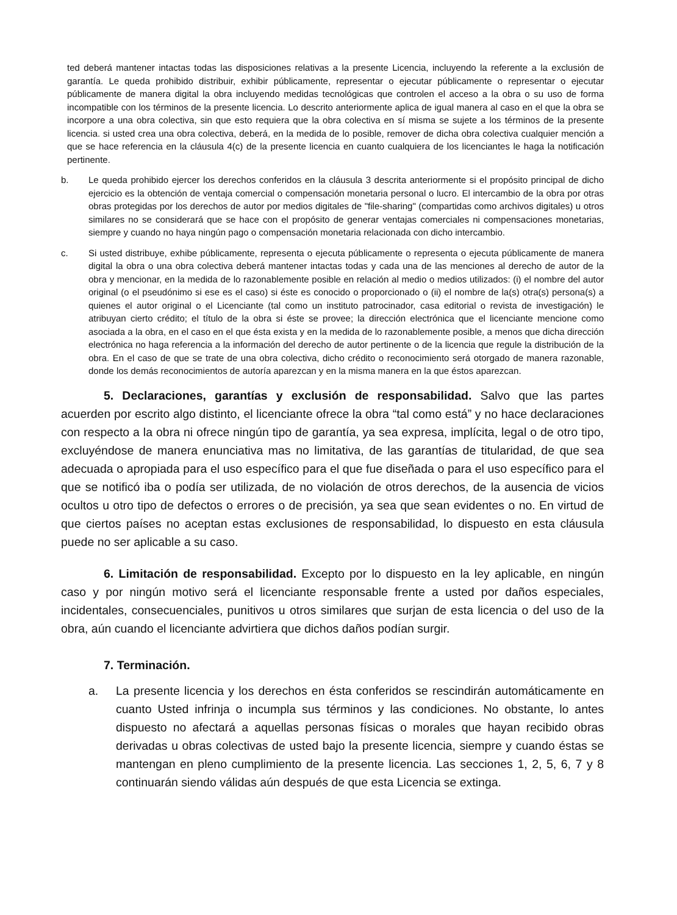ted deberá mantener intactas todas las disposiciones relativas a la presente Licencia, incluyendo la referente a la exclusión de garantía. Le queda prohibido distribuir, exhibir públicamente, representar o ejecutar públicamente o representar o ejecutar públicamente de manera digital la obra incluyendo medidas tecnológicas que controlen el acceso a la obra o su uso de forma incompatible con los términos de la presente licencia. Lo descrito anteriormente aplica de igual manera al caso en el que la obra se incorpore a una obra colectiva, sin que esto requiera que la obra colectiva en sí misma se sujete a los términos de la presente licencia. si usted crea una obra colectiva, deberá, en la medida de lo posible, remover de dicha obra colectiva cualquier mención a que se hace referencia en la cláusula 4(c) de la presente licencia en cuanto cualquiera de los licenciantes le haga la notificación pertinente.
b. Le queda prohibido ejercer los derechos conferidos en la cláusula 3 descrita anteriormente si el propósito principal de dicho ejercicio es la obtención de ventaja comercial o compensación monetaria personal o lucro. El intercambio de la obra por otras obras protegidas por los derechos de autor por medios digitales de "file-sharing" (compartidas como archivos digitales) u otros similares no se considerará que se hace con el propósito de generar ventajas comerciales ni compensaciones monetarias, siempre y cuando no haya ningún pago o compensación monetaria relacionada con dicho intercambio.
c. Si usted distribuye, exhibe públicamente, representa o ejecuta públicamente o representa o ejecuta públicamente de manera digital la obra o una obra colectiva deberá mantener intactas todas y cada una de las menciones al derecho de autor de la obra y mencionar, en la medida de lo razonablemente posible en relación al medio o medios utilizados: (i) el nombre del autor original (o el pseudónimo si ese es el caso) si éste es conocido o proporcionado o (ii) el nombre de la(s) otra(s) persona(s) a quienes el autor original o el Licenciante (tal como un instituto patrocinador, casa editorial o revista de investigación) le atribuyan cierto crédito; el título de la obra si éste se provee; la dirección electrónica que el licenciante mencione como asociada a la obra, en el caso en el que ésta exista y en la medida de lo razonablemente posible, a menos que dicha dirección electrónica no haga referencia a la información del derecho de autor pertinente o de la licencia que regule la distribución de la obra. En el caso de que se trate de una obra colectiva, dicho crédito o reconocimiento será otorgado de manera razonable, donde los demás reconocimientos de autoría aparezcan y en la misma manera en la que éstos aparezcan.
5. Declaraciones, garantías y exclusión de responsabilidad. Salvo que las partes acuerden por escrito algo distinto, el licenciante ofrece la obra “tal como está” y no hace declaraciones con respecto a la obra ni ofrece ningún tipo de garantía, ya sea expresa, implícita, legal o de otro tipo, excluyéndose de manera enunciativa mas no limitativa, de las garantías de titularidad, de que sea adecuada o apropiada para el uso específico para el que fue diseñada o para el uso específico para el que se notificó iba o podía ser utilizada, de no violación de otros derechos, de la ausencia de vicios ocultos u otro tipo de defectos o errores o de precisión, ya sea que sean evidentes o no. En virtud de que ciertos países no aceptan estas exclusiones de responsabilidad, lo dispuesto en esta cláusula puede no ser aplicable a su caso.
6. Limitación de responsabilidad. Excepto por lo dispuesto en la ley aplicable, en ningún caso y por ningún motivo será el licenciante responsable frente a usted por daños especiales, incidentales, consecuenciales, punitivos u otros similares que surjan de esta licencia o del uso de la obra, aún cuando el licenciante advirtiera que dichos daños podían surgir.
7. Terminación.
a. La presente licencia y los derechos en ésta conferidos se rescindirán automáticamente en cuanto Usted infrinja o incumpla sus términos y las condiciones. No obstante, lo antes dispuesto no afectará a aquellas personas físicas o morales que hayan recibido obras derivadas u obras colectivas de usted bajo la presente licencia, siempre y cuando éstas se mantengan en pleno cumplimiento de la presente licencia. Las secciones 1, 2, 5, 6, 7 y 8 continuarán siendo válidas aún después de que esta Licencia se extinga.